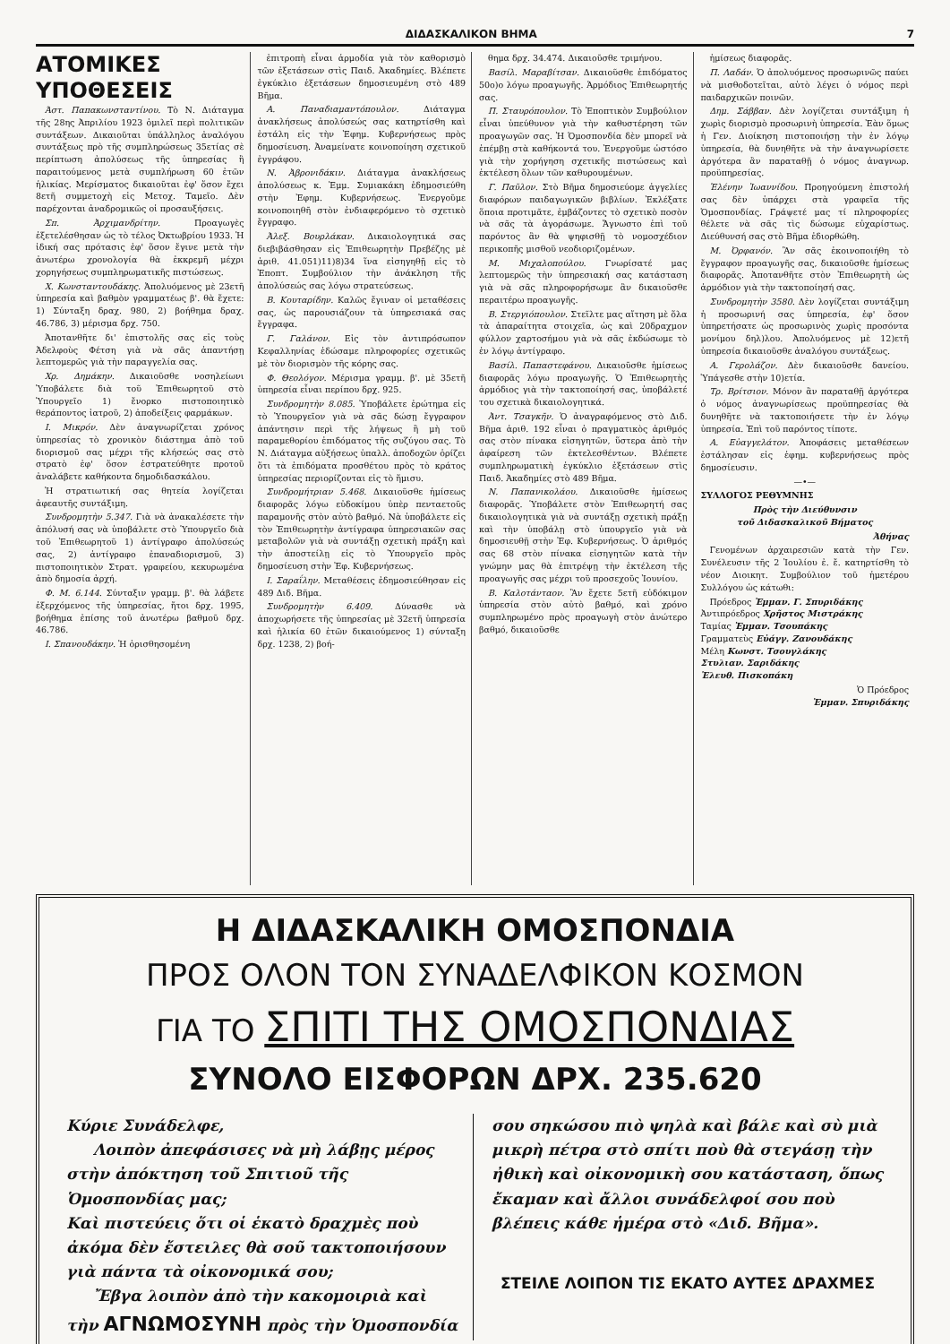ΔΙΔΑΣΚΑΛΙΚΟΝ ΒΗΜΑ 7
ΑΤΟΜΙΚΕΣ
ΥΠΟΘΕΣΕΙΣ
Άστ. Παπακωνσταντίνου. Τὸ Ν. Διάταγμα τῆς 28ης Ἀπριλίου 1923 ὁμιλεῖ περὶ πολιτικῶν συντάξεων. Δικαιοῦται ὑπάλληλος ἀναλόγου συντάξεως πρὸ τῆς συμπληρώσεως 35ετίας σὲ περίπτωση ἀπολύσεως τῆς ὑπηρεσίας ἢ παραιτούμενος μετὰ συμπλήρωση 60 ἐτῶν ἡλικίας. Μερίσματος δικαιοῦται ἐφ' ὅσον ἔχει 8ετῆ συμμετοχὴ εἰς Μετοχ. Ταμεῖο. Δὲν παρέχονται ἀναδρομικῶς οἱ προσαυξήσεις.
Σπ. Ἀρχιμανδρίτην. Προαγωγὲς ἐξετελέσθησαν ὡς τὸ τέλος Ὀκτωβρίου 1933. Ἡ ἰδική σας πρότασις ἐφ' ὅσον ἔγινε μετὰ τὴν ἀνωτέρω χρονολογία θὰ ἐκκρεμῆ μέχρι χορηγήσεως συμπληρωματικῆς πιστώσεως.
Χ. Κωνσταντουδάκης. Ἀπολυόμενος μὲ 23ετῆ ὑπηρεσία καὶ βαθμὸν γραμματέως β'. θὰ ἔχετε: 1) Σύνταξη δραχ. 980, 2) βοήθημα δραχ. 46.786, 3) μέρισμα δρχ. 750.
Ἀποτανθῆτε δι' ἐπιστολῆς σας εἰς τοὺς Ἀδελφοὺς Φέτση γιὰ νὰ σᾶς ἀπαντήσῃ λεπτομερῶς γιὰ τὴν παραγγελία σας.
Χρ. Δημάκην. Δικαιοῦσθε νοσηλείωνι Ὑποβάλετε διὰ τοῦ Ἐπιθεωρητοῦ στὸ Ὑπουργεῖο 1) ἔνορκο πιστοποιητικὸ θεράποντος ἰατροῦ, 2) ἀποδείξεις φαρμάκων.
Ι. Μικρόν. Δὲν ἀναγνωρίζεται χρόνος ὑπηρεσίας τὸ χρονικὸν διάστημα ἀπὸ τοῦ διορισμοῦ σας μέχρι τῆς κλήσεώς σας στὸ στρατὸ ἐφ' ὅσον ἐστρατεύθητε προτοῦ ἀναλάβετε καθήκοντα δημοδιδασκάλου.
Ἡ στρατιωτική σας θητεία λογίζεται ἀφεαυτῆς συντάξιμη.
Συνδρομητὴν 5.347. Γιὰ νὰ ἀνακαλέσετε τὴν ἀπόλυσή σας νὰ ὑποβάλετε στὸ Ὑπουργεῖο διὰ τοῦ Ἐπιθεωρητοῦ 1) ἀντίγραφο ἀπολύσεώς σας, 2) ἀντίγραφο ἐπαναδιορισμοῦ, 3) πιστοποιητικὸν Στρατ. γραφείου, κεκυρωμένα ἀπὸ δημοσία ἀρχή.
Φ. Μ. 6.144. Σύνταξιν γραμμ. β'. θὰ λάβετε ἐξερχόμενος τῆς ὑπηρεσίας, ἤτοι δρχ. 1995, βοήθημα ἐπίσης τοῦ ἀνωτέρω βαθμοῦ δρχ. 46.786.
Ι. Σπανουδάκην. Ἡ ὁρισθησομένη
ἐπιτροπὴ εἶναι ἁρμοδία γιὰ τὸν καθορισμὸ τῶν ἐξετάσεων στὶς Παιδ. Ἀκαδημίες. Βλέπετε ἐγκύκλιο ἐξετάσεων δημοσιευμένη στὸ 489 Βῆμα.
Α. Παναδιαμαντόπουλον. Διάταγμα ἀνακλήσεως ἀπολύσεώς σας κατηρτίσθη καὶ ἐστάλη εἰς τὴν Ἐφημ. Κυβερνήσεως πρὸς δημοσίευση. Ἀναμείνατε κοινοποίηση σχετικοῦ ἐγγράφου.
Ν. Ἀβρονιδάκιν. Διάταγμα ἀνακλήσεως ἀπολύσεως κ. Ἐμμ. Συμιακάκη ἐδημοσιεύθη στὴν Ἐφημ. Κυβερνήσεως. Ἐνεργοῦμε κοινοποιηθῆ στὸν ἐνδιαφερόμενο τὸ σχετικὸ ἔγγραφο.
Ἀλεξ. Βουρλάκαν. Δικαιολογητικά σας διεβιβάσθησαν εἰς Ἐπιθεωρητὴν Πρεβέζης μὲ ἀριθ. 41.051)11)8)34 ἵνα εἰσηγηθῇ εἰς τὸ Ἐποπτ. Συμβούλιον τὴν ἀνάκληση τῆς ἀπολύσεώς σας λόγω στρατεύσεως.
Β. Κουταρίδην. Καλῶς ἔγιναν οἱ μεταθέσεις σας, ὡς παρουσιάζουν τὰ ὑπηρεσιακά σας ἔγγραφα.
Γ. Γαλάνον. Εἰς τὸν ἀντιπρόσωπον Κεφαλληνίας ἐδώσαμε πληροφορίες σχετικῶς μὲ τὸν διορισμὸν τῆς κόρης σας.
Φ. Θεολόγον. Μέρισμα γραμμ. β'. μὲ 35ετῆ ὑπηρεσία εἶναι περίπου δρχ. 925.
Συνδρομητὴν 8.085. Ὑποβάλετε ἐρώτημα εἰς τὸ Ὑπουργεῖον γιὰ νὰ σᾶς δώσῃ ἔγγραφον ἀπάντησιν περὶ τῆς λήψεως ἢ μὴ τοῦ παραμεθορίου ἐπιδόματος τῆς συζύγου σας. Τὸ Ν. Διάταγμα αὐξήσεως ὑπαλλ. ἀποδοχῶν ὁρίζει ὅτι τὰ ἐπιδόματα προσθέτου πρὸς τὸ κράτος ὑπηρεσίας περιορίζονται εἰς τὸ ἥμισυ.
Συνδρομήτριαν 5.468. Δικαιοῦσθε ἡμίσεως διαφορᾶς λόγω εὐδοκίμου ὑπὲρ πενταετοῦς παραμονῆς στὸν αὐτὸ βαθμό. Νὰ ὑποβάλετε εἰς τὸν Ἐπιθεωρητὴν ἀντίγραφα ὑπηρεσιακῶν σας μεταβολῶν γιὰ νὰ συντάξῃ σχετικὴ πράξη καὶ τὴν ἀποστείλῃ εἰς τὸ Ὑπουργεῖο πρὸς δημοσίευση στὴν Ἐφ. Κυβερνήσεως.
Ι. Σαραΐλην. Μεταθέσεις ἐδημοσιεύθησαν εἰς 489 Διδ. Βῆμα.
Συνδρομητὴν 6.409. Δύνασθε νὰ ἀποχωρήσετε τῆς ὑπηρεσίας μὲ 32ετῆ ὑπηρεσία καὶ ἡλικία 60 ἐτῶν δικαιούμενος 1) σύνταξη δρχ. 1238, 2) βοή-
θημα δρχ. 34.474. Δικαιοῦσθε τριμήνου.
Βασίλ. Μαραβίτσαν. Δικαιοῦσθε ἐπιδόματος 50ο)ο λόγω προαγωγῆς. Ἁρμόδιος Ἐπιθεωρητής σας.
Π. Σταυρόπουλον. Τὸ Ἐποπτικὸν Συμβούλιον εἶναι ὑπεύθυνον γιὰ τὴν καθυστέρηση τῶν προαγωγῶν σας. Ἡ Ὁμοσπονδία δὲν μπορεῖ νὰ ἐπέμβῃ στὰ καθήκοντά του. Ἐνεργοῦμε ὡστόσο γιὰ τὴν χορήγηση σχετικῆς πιστώσεως καὶ ἐκτέλεση ὅλων τῶν καθυρουμένων.
Γ. Παῦλον. Στὸ Βῆμα δημοσιεύομε ἀγγελίες διαφόρων παιδαγωγικῶν βιβλίων. Ἐκλέξατε ὅποια προτιμᾶτε, ἐμβάζοντες τὸ σχετικὸ ποσὸν νὰ σᾶς τὰ ἀγοράσωμε. Ἄγνωστο ἐπὶ τοῦ παρόντος ἂν θὰ ψηφισθῇ τὸ νομοσχέδιον περικοπῆς μισθοῦ νεοδιοριζομένων.
Μ. Μιχαλοπούλου. Γνωρίσατέ μας λεπτομερῶς τὴν ὑπηρεσιακή σας κατάσταση γιὰ νὰ σᾶς πληροφορήσωμε ἂν δικαιοῦσθε περαιτέρω προαγωγῆς.
Β. Στεργιόπουλον. Στεῖλτε μας αἴτηση μὲ ὅλα τὰ ἀπαραίτητα στοιχεῖα, ὡς καὶ 20δραχμον φύλλον χαρτοσήμου γιὰ νὰ σᾶς ἐκδώσωμε τὸ ἐν λόγῳ ἀντίγραφο.
Βασίλ. Παπαστεφάνου. Δικαιοῦσθε ἡμίσεως διαφορᾶς λόγω προαγωγῆς. Ὁ Ἐπιθεωρητὴς ἁρμόδιος γιὰ τὴν τακτοποίησή σας, ὑποβάλετέ του σχετικὰ δικαιολογητικά.
Ἀντ. Τσαγκῆν. Ὁ ἀναγραφόμενος στὸ Διδ. Βῆμα ἀριθ. 192 εἶναι ὁ πραγματικὸς ἀριθμός σας στὸν πίνακα εἰσηγητῶν, ὕστερα ἀπὸ τὴν ἀφαίρεση τῶν ἐκτελεσθέντων. Βλέπετε συμπληρωματικὴ ἐγκύκλιο ἐξετάσεων στὶς Παιδ. Ἀκαδημίες στὸ 489 Βῆμα.
Ν. Παπανικολάου. Δικαιοῦσθε ἡμίσεως διαφορᾶς. Ὑποβάλετε στὸν Ἐπιθεωρητή σας δικαιολογητικὰ γιὰ νὰ συντάξῃ σχετικὴ πράξῃ καὶ τὴν ὑποβάλῃ στὸ ὑπουργεῖο γιὰ νὰ δημοσιευθῇ στὴν Ἐφ. Κυβερνήσεως. Ὁ ἀριθμός σας 68 στὸν πίνακα εἰσηγητῶν κατὰ τὴν γνώμην μας θὰ ἐπιτρέψῃ τὴν ἐκτέλεση τῆς προαγωγῆς σας μέχρι τοῦ προσεχοῦς Ἰουνίου.
Β. Καλοτάνταον. Ἂν ἔχετε 5ετῆ εὐδόκιμον ὑπηρεσία στὸν αὐτὸ βαθμό, καὶ χρόνο συμπληρωμένο πρὸς προαγωγὴ στὸν ἀνώτερο βαθμό, δικαιοῦσθε
ἡμίσεως διαφορᾶς.
Π. Λαδάν. Ὁ ἀπολυόμενος προσωρινῶς παύει νὰ μισθοδοτεῖται, αὐτὸ λέγει ὁ νόμος περὶ παιδαρχικῶν ποινῶν.
Δημ. Σάββαν. Δὲν λογίζεται συντάξιμη ἡ χωρὶς διορισμὸ προσωρινὴ ὑπηρεσία. Ἐὰν ὅμως ἡ Γεν. Διοίκηση πιστοποιήσῃ τὴν ἐν λόγῳ ὑπηρεσία, θὰ δυνηθῆτε νὰ τὴν ἀναγνωρίσετε ἀργότερα ἂν παραταθῇ ὁ νόμος ἀναγνωρ. προϋπηρεσίας.
Ἑλένην Ἰωαννίδου. Προηγούμενη ἐπιστολή σας δὲν ὑπάρχει στὰ γραφεῖα τῆς Ὁμοσπονδίας. Γράψετέ μας τί πληροφορίες θέλετε νὰ σᾶς τὶς δώσωμε εὐχαρίστως. Διεύθυνσή σας στὸ Βῆμα ἐδιορθώθη.
Μ. Ὀρφανόν. Ἂν σᾶς ἐκοινοποιήθη τὸ ἔγγραφον προαγωγῆς σας, δικαιοῦσθε ἡμίσεως διαφορᾶς. Ἀποτανθῆτε στὸν Ἐπιθεωρητὴ ὡς ἁρμόδιον γιὰ τὴν τακτοποίησή σας.
Συνδρομητὴν 3580. Δὲν λογίζεται συντάξιμη ἡ προσωρινή σας ὑπηρεσία, ἐφ' ὅσον ὑπηρετήσατε ὡς προσωρινὸς χωρὶς προσόντα μονίμου δηλ)λου. Ἀπολυόμενος μὲ 12)ετῆ ὑπηρεσία δικαιοῦσθε ἀναλόγου συντάξεως.
Α. Γερολάζον. Δὲν δικαιοῦσθε δανείου. Ὑπάγεσθε στὴν 10)ετία.
Τρ. Βρίτσιον. Μόνον ἂν παραταθῇ ἀργότερα ὁ νόμος ἀναγνωρίσεως προϋπηρεσίας θὰ δυνηθῆτε νὰ τακτοποιήσετε τὴν ἐν λόγῳ ὑπηρεσία. Ἐπὶ τοῦ παρόντος τίποτε.
Α. Εὐαγγελάτον. Ἀποφάσεις μεταθέσεων ἐστάλησαν εἰς ἐφημ. κυβερνήσεως πρὸς δημοσίευσιν.
—•—
ΣΥΛΛΟΓΟΣ ΡΕΘΥΜΝΗΣ
Πρὸς τὴν Διεύθυνσιν
τοῦ Διδασκαλικοῦ Βήματος
Ἀθήνας
Γενομένων ἀρχαιρεσιῶν κατὰ τὴν Γεν. Συνέλευσιν τῆς 2 Ἰουλίου ἐ. ἔ. κατηρτίσθη τὸ νέον Διοικητ. Συμβούλιον τοῦ ἡμετέρου Συλλόγου ὡς κάτωθι:
Πρόεδρος Ἐμμαν. Γ. Σπυριδάκης
Ἀντιπρόεδρος Χρῆστος Μιστράκης
Ταμίας Ἐμμαν. Τσουπάκης
Γραμματεὺς Εὐάγγ. Ζανουδάκης
Μέλη Κωνστ. Τσουγλάκης
Στυλιαν. Σαριδάκης
Ἐλευθ. Πισκοπάκη
Ὁ Πρόεδρος
Ἐμμαν. Σπυριδάκης
Η ΔΙΔΑΣΚΑΛΙΚΗ ΟΜΟΣΠΟΝΔΙΑ
ΠΡΟΣ ΟΛΟΝ ΤΟΝ ΣΥΝΑΔΕΛΦΙΚΟΝ ΚΟΣΜΟΝ
ΓΙΑ ΤΟ ΣΠΙΤΙ ΤΗΣ ΟΜΟΣΠΟΝΔΙΑΣ
ΣΥΝΟΛΟ ΕΙΣΦΟΡΩΝ ΔΡΧ. 235.620
Κύριε Συνάδελφε,
Λοιπὸν ἀπεφάσισες νὰ μὴ λάβῃς μέρος στὴν ἀπόκτηση τοῦ Σπιτιοῦ τῆς Ὁμοσπονδίας μας;
Καὶ πιστεύεις ὅτι οἱ ἑκατὸ δραχμὲς ποὺ ἀκόμα δὲν ἔστειλες θὰ σοῦ τακτοποιήσουν γιὰ πάντα τὰ οἰκονομικά σου;
Ἔβγα λοιπὸν ἀπὸ τὴν κακομοιριὰ καὶ τὴν ΑΓΝΩΜΟΣΥΝΗ πρὸς τὴν Ὁμοσπονδία
σου σηκώσου πιὸ ψηλὰ καὶ βάλε καὶ σὺ μιὰ μικρὴ πέτρα στὸ σπίτι ποὺ θὰ στεγάσῃ τὴν ἠθικὴ καὶ οἰκονομικὴ σου κατάσταση, ὅπως ἔκαμαν καὶ ἄλλοι συνάδελφοί σου ποὺ βλέπεις κάθε ἡμέρα στὸ «Διδ. Βῆμα».
ΣΤΕΙΛΕ ΛΟΙΠΟΝ ΤΙΣ ΕΚΑΤΟ ΑΥΤΕΣ ΔΡΑΧΜΕΣ